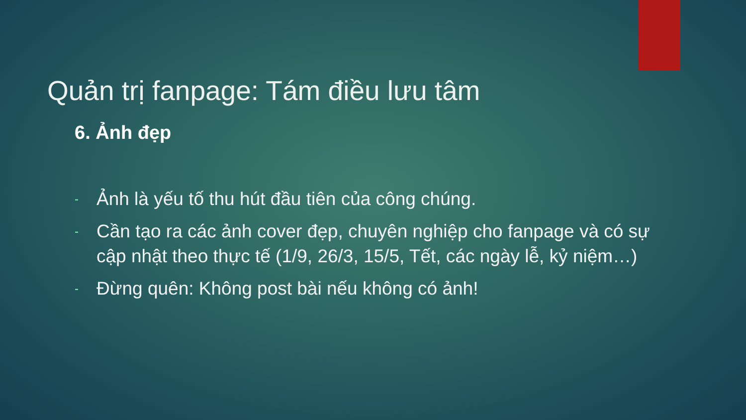Quản trị fanpage: Tám điều lưu tâm
6. Ảnh đẹp
- Ảnh là yếu tố thu hút đầu tiên của công chúng.
- Cần tạo ra các ảnh cover đẹp, chuyên nghiệp cho fanpage và có sự cập nhật theo thực tế (1/9, 26/3, 15/5, Tết, các ngày lễ, kỷ niệm…)
- Đừng quên: Không post bài nếu không có ảnh!